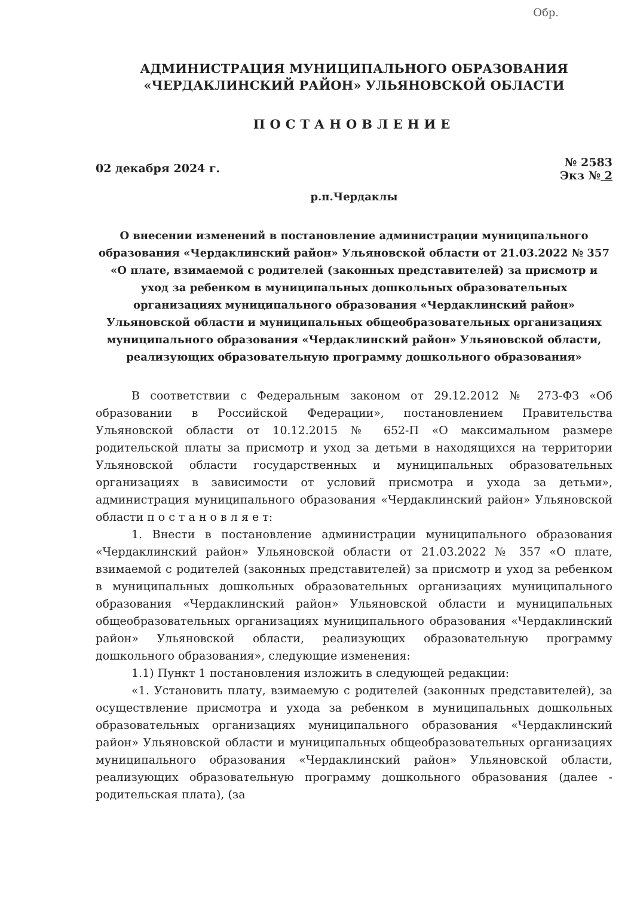Обр.
АДМИНИСТРАЦИЯ МУНИЦИПАЛЬНОГО ОБРАЗОВАНИЯ
«ЧЕРДАКЛИНСКИЙ РАЙОН» УЛЬЯНОВСКОЙ ОБЛАСТИ
ПОСТАНОВЛЕНИЕ
02 декабря 2024 г. № 2583
Экз № 2
р.п.Чердаклы
О внесении изменений в постановление администрации муниципального образования «Чердаклинский район» Ульяновской области от 21.03.2022 № 357 «О плате, взимаемой с родителей (законных представителей) за присмотр и уход за ребенком в муниципальных дошкольных образовательных организациях муниципального образования «Чердаклинский район» Ульяновской области и муниципальных общеобразовательных организациях муниципального образования «Чердаклинский район» Ульяновской области, реализующих образовательную программу дошкольного образования»
В соответствии с Федеральным законом от 29.12.2012 № 273-ФЗ «Об образовании в Российской Федерации», постановлением Правительства Ульяновской области от 10.12.2015 № 652-П «О максимальном размере родительской платы за присмотр и уход за детьми в находящихся на территории Ульяновской области государственных и муниципальных образовательных организациях в зависимости от условий присмотра и ухода за детьми», администрация муниципального образования «Чердаклинский район» Ульяновской области п о с т а н о в л я е т:
1. Внести в постановление администрации муниципального образования «Чердаклинский район» Ульяновской области от 21.03.2022 № 357 «О плате, взимаемой с родителей (законных представителей) за присмотр и уход за ребенком в муниципальных дошкольных образовательных организациях муниципального образования «Чердаклинский район» Ульяновской области и муниципальных общеобразовательных организациях муниципального образования «Чердаклинский район» Ульяновской области, реализующих образовательную программу дошкольного образования», следующие изменения:
1.1) Пункт 1 постановления изложить в следующей редакции:
«1. Установить плату, взимаемую с родителей (законных представителей), за осуществление присмотра и ухода за ребенком в муниципальных дошкольных образовательных организациях муниципального образования «Чердаклинский район» Ульяновской области и муниципальных общеобразовательных организациях муниципального образования «Чердаклинский район» Ульяновской области, реализующих образовательную программу дошкольного образования (далее - родительская плата), (за